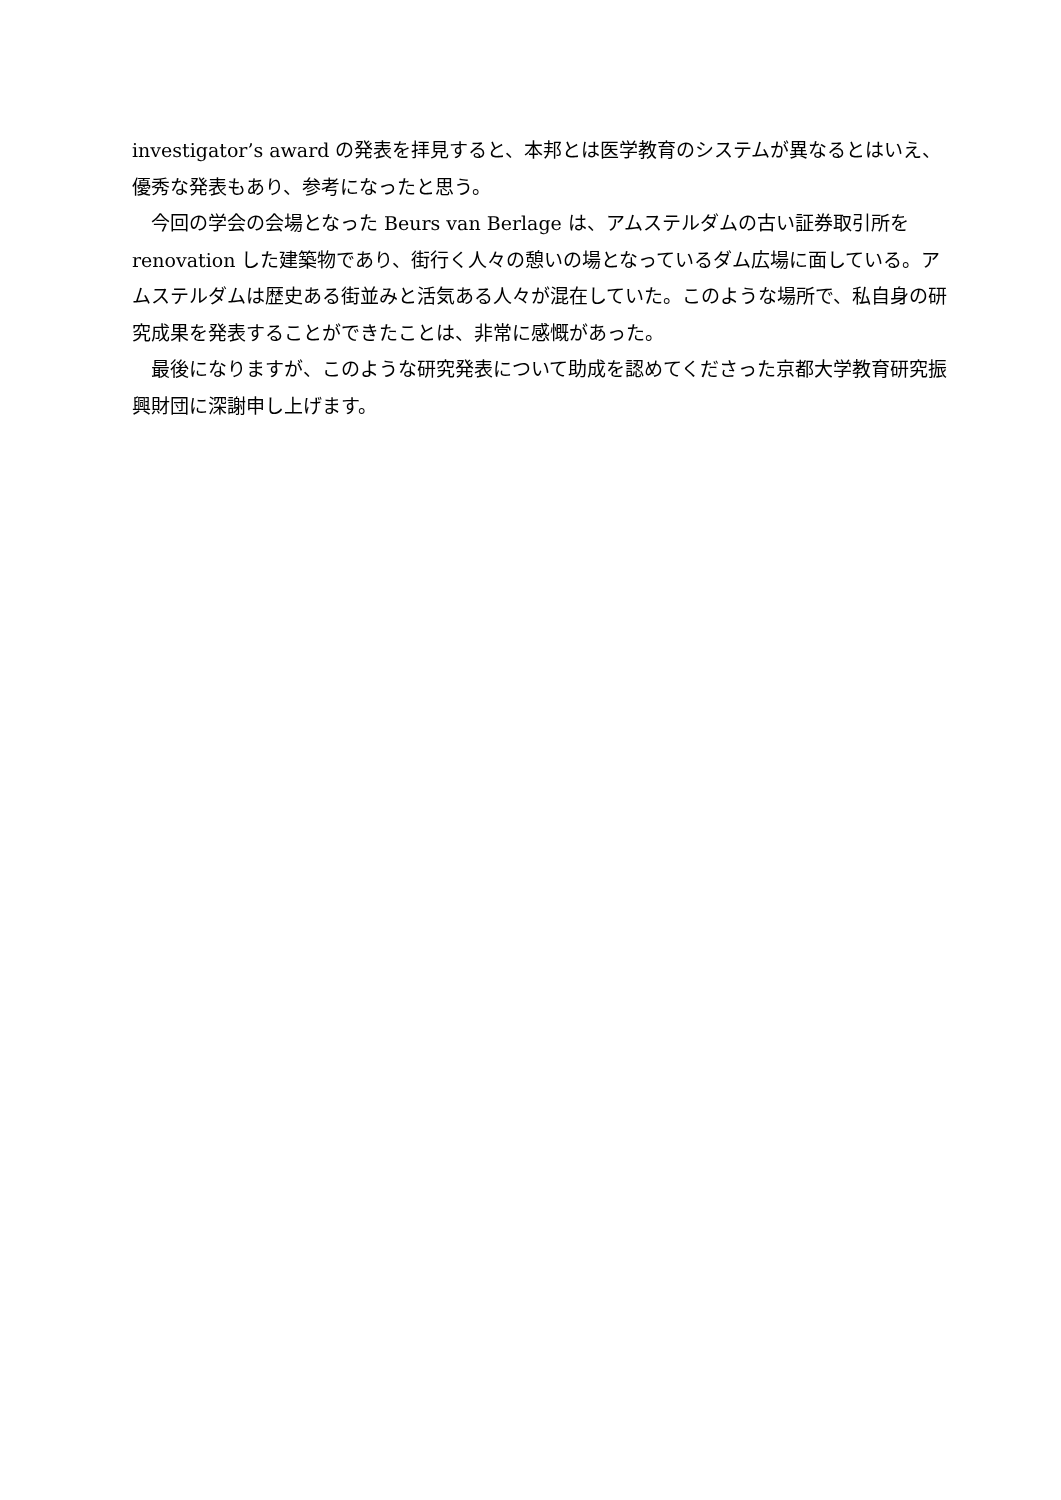investigator’s award の発表を拝見すると、本邦とは医学教育のシステムが異なるとはいえ、優秀な発表もあり、参考になったと思う。
　今回の学会の会場となった Beurs van Berlage は、アムステルダムの古い証券取引所を renovation した建築物であり、街行く人々の憩いの場となっているダム広場に面している。アムステルダムは歴史ある街並みと活気ある人々が混在していた。このような場所で、私自身の研究成果を発表することができたことは、非常に感慨があった。
　最後になりますが、このような研究発表について助成を認めてくださった京都大学教育研究振興財団に深謝申し上げます。